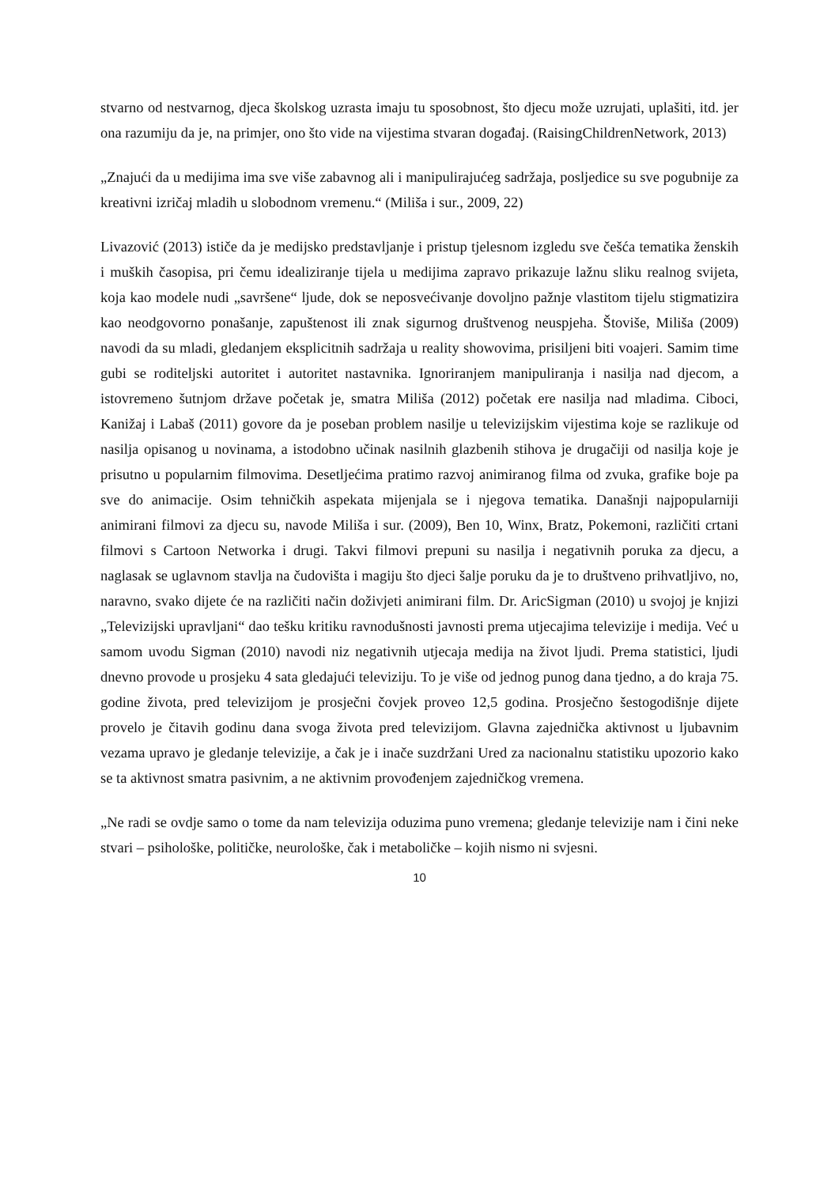stvarno od nestvarnog, djeca školskog uzrasta imaju tu sposobnost, što djecu može uzrujati, uplašiti, itd. jer ona razumiju da je, na primjer, ono što vide na vijestima stvaran događaj. (RaisingChildrenNetwork, 2013)
„Znajući da u medijima ima sve više zabavnog ali i manipulirajućeg sadržaja, posljedice su sve pogubnije za kreativni izričaj mladih u slobodnom vremenu.“ (Miliša i sur., 2009, 22)
Livazović (2013) ističe da je medijsko predstavljanje i pristup tjelesnom izgledu sve češća tematika ženskih i muških časopisa, pri čemu idealiziranje tijela u medijima zapravo prikazuje lažnu sliku realnog svijeta, koja kao modele nudi „savršene“ ljude, dok se neposvećivanje dovoljno pažnje vlastitom tijelu stigmatizira kao neodgovorno ponašanje, zapuštenost ili znak sigurnog društvenog neuspjeha. Štoviše, Miliša (2009) navodi da su mladi, gledanjem eksplicitnih sadržaja u reality showovima, prisiljeni biti voajeri. Samim time gubi se roditeljski autoritet i autoritet nastavnika. Ignoriranjem manipuliranja i nasilja nad djecom, a istovremeno šutnjom države početak je, smatra Miliša (2012) početak ere nasilja nad mladima. Ciboci, Kanižaj i Labaš (2011) govore da je poseban problem nasilje u televizijskim vijestima koje se razlikuje od nasilja opisanog u novinama, a istodobno učinak nasilnih glazbenih stihova je drugačiji od nasilja koje je prisutno u popularnim filmovima. Desetljećima pratimo razvoj animiranog filma od zvuka, grafike boje pa sve do animacije. Osim tehničkih aspekata mijenjala se i njegova tematika. Današnji najpopularniji animirani filmovi za djecu su, navode Miliša i sur. (2009), Ben 10, Winx, Bratz, Pokemoni, različiti crtani filmovi s Cartoon Networka i drugi. Takvi filmovi prepuni su nasilja i negativnih poruka za djecu, a naglasak se uglavnom stavlja na čudovišta i magiju što djeci šalje poruku da je to društveno prihvatljivo, no, naravno, svako dijete će na različiti način doživjeti animirani film. Dr. AricSigman (2010) u svojoj je knjizi „Televizijski upravljani“ dao tešku kritiku ravnodušnosti javnosti prema utjecajima televizije i medija. Već u samom uvodu Sigman (2010) navodi niz negativnih utjecaja medija na život ljudi. Prema statistici, ljudi dnevno provode u prosjeku 4 sata gledajući televiziju. To je više od jednog punog dana tjedno, a do kraja 75. godine života, pred televizijom je prosječni čovjek proveo 12,5 godina. Prosječno šestogodišnje dijete provelo je čitavih godinu dana svoga života pred televizijom. Glavna zajednička aktivnost u ljubavnim vezama upravo je gledanje televizije, a čak je i inače suzdržani Ured za nacionalnu statistiku upozorio kako se ta aktivnost smatra pasivnim, a ne aktivnim provođenjem zajedničkog vremena.
„Ne radi se ovdje samo o tome da nam televizija oduzima puno vremena; gledanje televizije nam i čini neke stvari – psihološke, političke, neurološke, čak i metaboličke – kojih nismo ni svjesni.
10